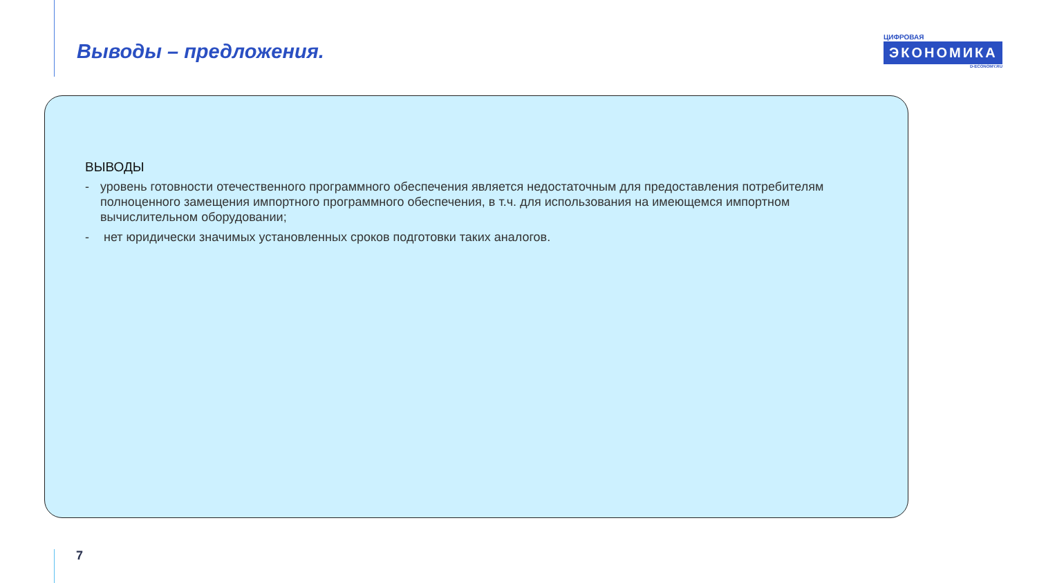Выводы – предложения.
ЦИФРОВАЯ
ЭКОНОМИКА
D-ECONOMY.RU
ВЫВОДЫ
- уровень готовности отечественного программного обеспечения является недостаточным для предоставления потребителям полноценного замещения импортного программного обеспечения, в т.ч. для использования на имеющемся импортном вычислительном оборудовании;
- нет юридически значимых установленных сроков подготовки таких аналогов.
7